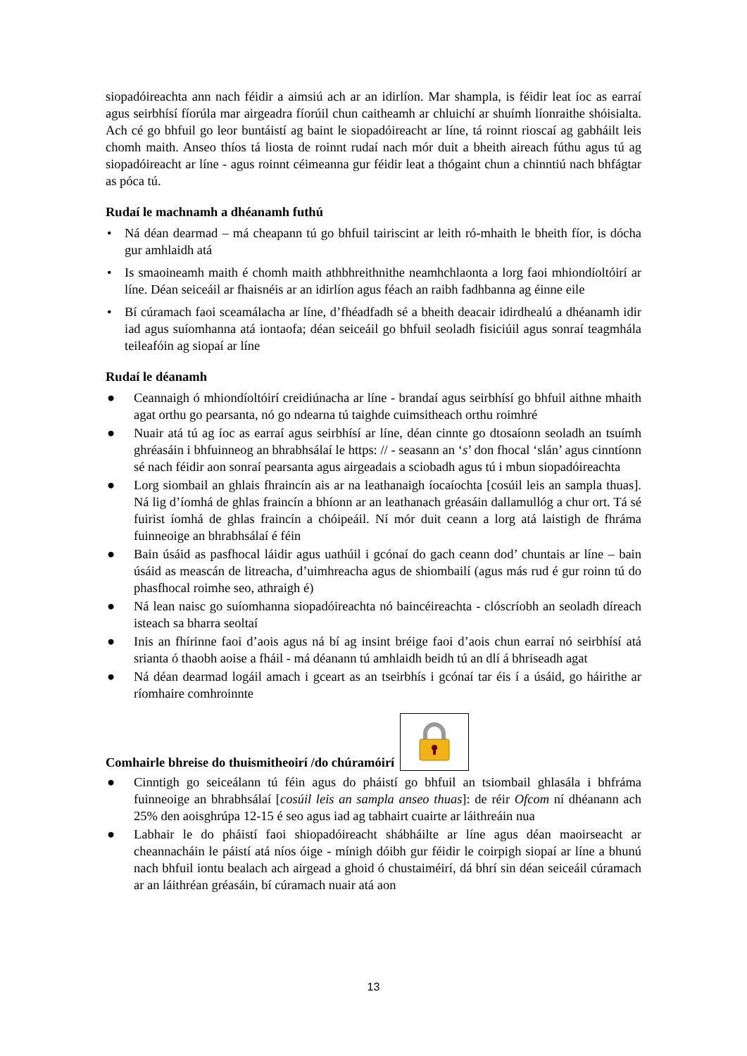siopadóireachta ann nach féidir a aimsiú ach ar an idirlíon. Mar shampla, is féidir leat íoc as earraí agus seirbhísí fíorúla mar airgeadra fíorúil chun caitheamh ar chluichí ar shuímh líonraithe shóisialta. Ach cé go bhfuil go leor buntáistí ag baint le siopadóireacht ar líne, tá roinnt rioscaí ag gabháilt leis chomh maith. Anseo thíos tá liosta de roinnt rudaí nach mór duit a bheith aireach fúthu agus tú ag siopadóireacht ar líne - agus roinnt céimeanna gur féidir leat a thógaint chun a chinntiú nach bhfágtar as póca tú.
Rudaí le machnamh a dhéanamh futhú
• Ná déan dearmad – má cheapann tú go bhfuil tairiscint ar leith ró-mhaith le bheith fíor, is dócha gur amhlaidh atá
• Is smaoineamh maith é chomh maith athbhreithnithe neamhchlaonta a lorg faoi mhiondíoltóirí ar líne. Déan seiceáil ar fhaisnéis ar an idirlíon agus féach an raibh fadhbanna ag éinne eile
• Bí cúramach faoi sceamálacha ar líne, d’fhéadfadh sé a bheith deacair idirdhealú a dhéanamh idir iad agus suíomhanna atá iontaofa; déan seiceáil go bhfuil seoladh fisiciúil agus sonraí teagmhála teileafóin ag siopaí ar líne
Rudaí le déanamh
● Ceannaigh ó mhiondíoltóirí creidiúnacha ar líne - brandaí agus seirbhísí go bhfuil aithne mhaith agat orthu go pearsanta, nó go ndearna tú taighde cuimsitheach orthu roimhré
● Nuair atá tú ag íoc as earraí agus seirbhísí ar líne, déan cinnte go dtosaíonn seoladh an tsuímh ghréasáin i bhfuinneog an bhrabhsálaí le https: // - seasann an ‘s’ don fhocal ‘slán’ agus cinntíonn sé nach féidir aon sonraí pearsanta agus airgeadais a sciobadh agus tú i mbun siopadóireachta
● Lorg siombail an ghlais fhraincín ais ar na leathanaigh íocaíochta [cosúil leis an sampla thuas]. Ná lig d’íomhá de ghlas fraincín a bhíonn ar an leathanach gréasáin dallamullóg a chur ort. Tá sé fuirist íomhá de ghlas fraincín a chóipeáil. Ní mór duit ceann a lorg atá laistigh de fhráma fuinneoige an bhrabhsálaí é féin
● Bain úsáid as pasfhocal láidir agus uathúil i gcónaí do gach ceann dod’ chuntais ar líne – bain úsáid as meascán de litreacha, d’uimhreacha agus de shiombailí (agus más rud é gur roinn tú do phasfhocal roimhe seo, athraigh é)
● Ná lean naisc go suíomhanna siopadóireachta nó baincéireachta - clóscríobh an seoladh díreach isteach sa bharra seoltaí
● Inis an fhírinne faoi d’aois agus ná bí ag insint bréige faoi d’aois chun earraí nó seirbhísí atá srianta ó thaobh aoise a fháil - má déanann tú amhlaidh beidh tú an dlí á bhriseadh agat
● Ná déan dearmad logáil amach i gceart as an tseirbhís i gcónaí tar éis í a úsáid, go háirithe ar ríomhaire comhroinnte
Comhairle bhreise do thuismitheoirí /do chúramóirí
● Cinntigh go seiceálann tú féin agus do pháistí go bhfuil an tsiombail ghlasála i bhfráma fuinneoige an bhrabhsálaí [cosúil leis an sampla anseo thuas]: de réir Ofcom ní dhéanann ach 25% den aoisghrúpa 12-15 é seo agus iad ag tabhairt cuairte ar láithreáin nua
● Labhair le do pháistí faoi shiopadóireacht shábháilte ar líne agus déan maoirseacht ar cheannacháin le páistí atá níos óige - mínigh dóibh gur féidir le coirpigh siopaí ar líne a bhunú nach bhfuil iontu bealach ach airgead a ghoid ó chustaiméirí, dá bhrí sin déan seiceáil cúramach ar an láithréan gréasáin, bí cúramach nuair atá aon
13